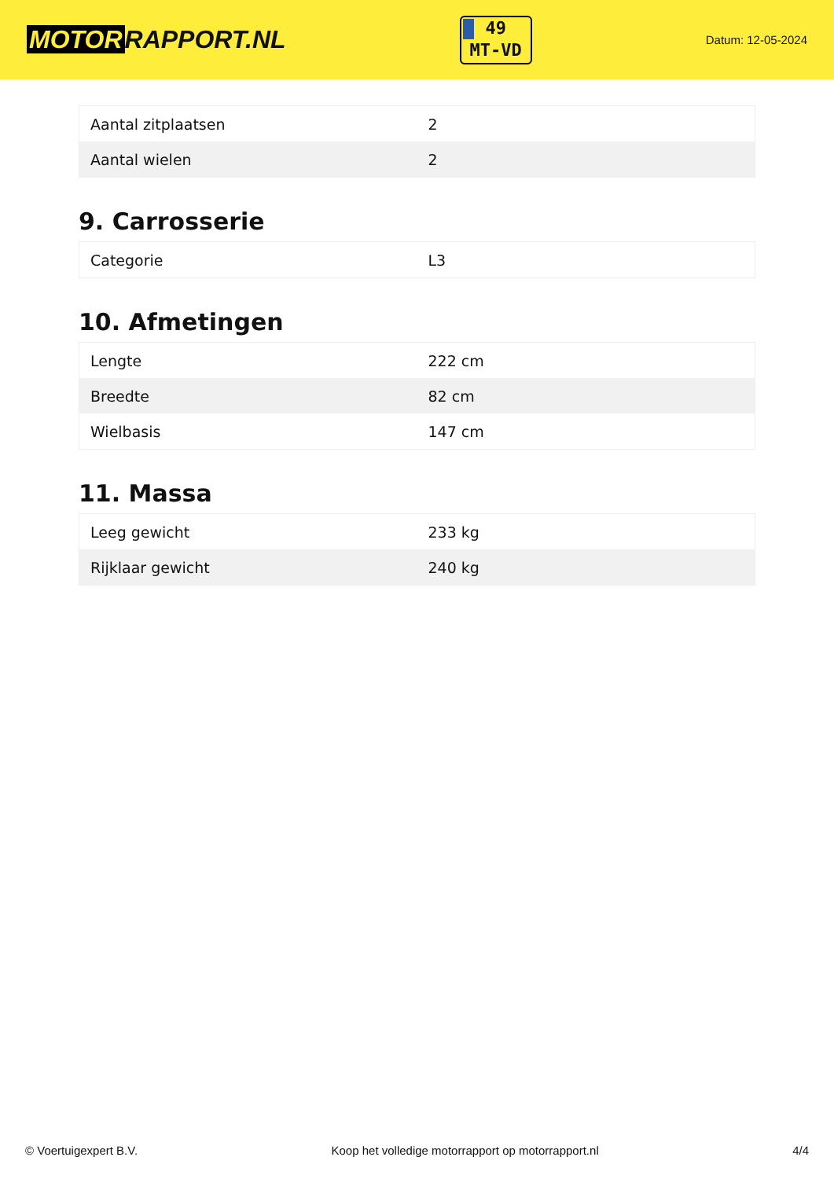MOTOR RAPPORT.NL
49
MT-VD
Datum: 12-05-2024
| Aantal zitplaatsen | 2 |
| Aantal wielen | 2 |
9. Carrosserie
| Categorie | L3 |
10. Afmetingen
| Lengte | 222 cm |
| Breedte | 82 cm |
| Wielbasis | 147 cm |
11. Massa
| Leeg gewicht | 233 kg |
| Rijklaar gewicht | 240 kg |
© Voertuigexpert B.V. Koop het volledige motorrapport op motorrapport.nl 4/4